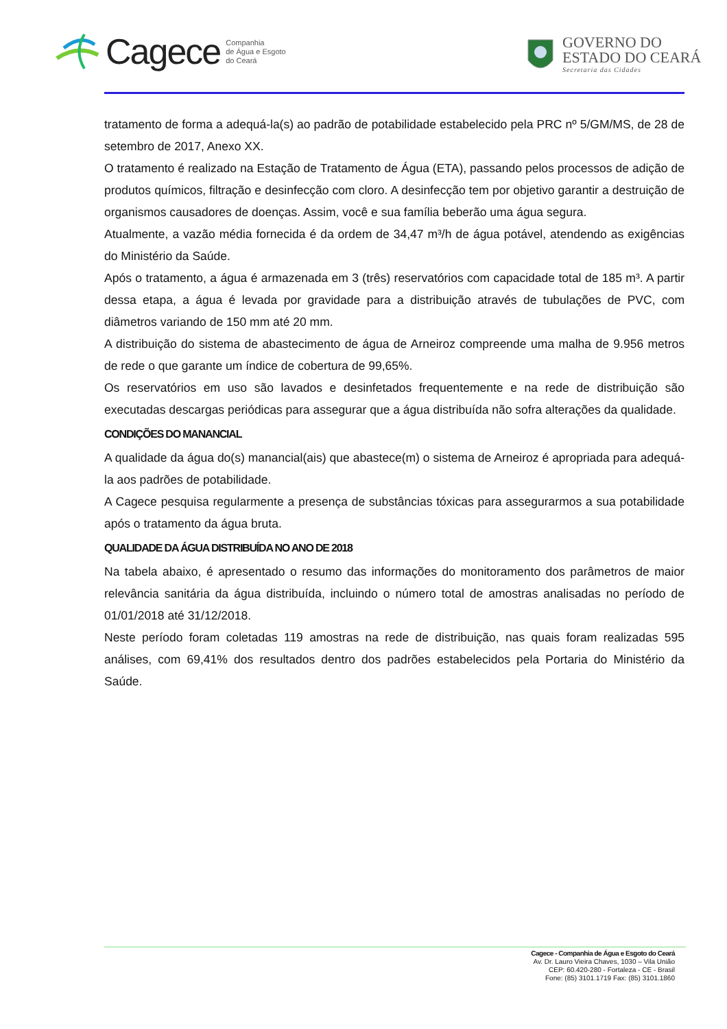Cagece Companhia
de Água e Esgoto
do Ceará
GOVERNO DO
ESTADO DO CEARÁ
Secretaria das Cidades
tratamento de forma a adequá-la(s) ao padrão de potabilidade estabelecido pela PRC nº 5/GM/MS, de 28 de setembro de 2017, Anexo XX.
O tratamento é realizado na Estação de Tratamento de Água (ETA), passando pelos processos de adição de produtos químicos, filtração e desinfecção com cloro. A desinfecção tem por objetivo garantir a destruição de organismos causadores de doenças. Assim, você e sua família beberão uma água segura.
Atualmente, a vazão média fornecida é da ordem de 34,47 m³/h de água potável, atendendo as exigências do Ministério da Saúde.
Após o tratamento, a água é armazenada em 3 (três) reservatórios com capacidade total de 185 m³. A partir dessa etapa, a água é levada por gravidade para a distribuição através de tubulações de PVC, com diâmetros variando de 150 mm até 20 mm.
A distribuição do sistema de abastecimento de água de Arneiroz compreende uma malha de 9.956 metros de rede o que garante um índice de cobertura de 99,65%.
Os reservatórios em uso são lavados e desinfetados frequentemente e na rede de distribuição são executadas descargas periódicas para assegurar que a água distribuída não sofra alterações da qualidade.
CONDIÇÕES DO MANANCIAL
A qualidade da água do(s) manancial(ais) que abastece(m) o sistema de Arneiroz é apropriada para adequá-la aos padrões de potabilidade.
A Cagece pesquisa regularmente a presença de substâncias tóxicas para assegurarmos a sua potabilidade após o tratamento da água bruta.
QUALIDADE DA ÁGUA DISTRIBUÍDA NO ANO DE 2018
Na tabela abaixo, é apresentado o resumo das informações do monitoramento dos parâmetros de maior relevância sanitária da água distribuída, incluindo o número total de amostras analisadas no período de 01/01/2018 até 31/12/2018.
Neste período foram coletadas 119 amostras na rede de distribuição, nas quais foram realizadas 595 análises, com 69,41% dos resultados dentro dos padrões estabelecidos pela Portaria do Ministério da Saúde.
Cagece - Companhia de Água e Esgoto do Ceará
Av. Dr. Lauro Vieira Chaves, 1030 – Vila União
CEP: 60.420-280 - Fortaleza - CE - Brasil
Fone: (85) 3101.1719 Fax: (85) 3101.1860